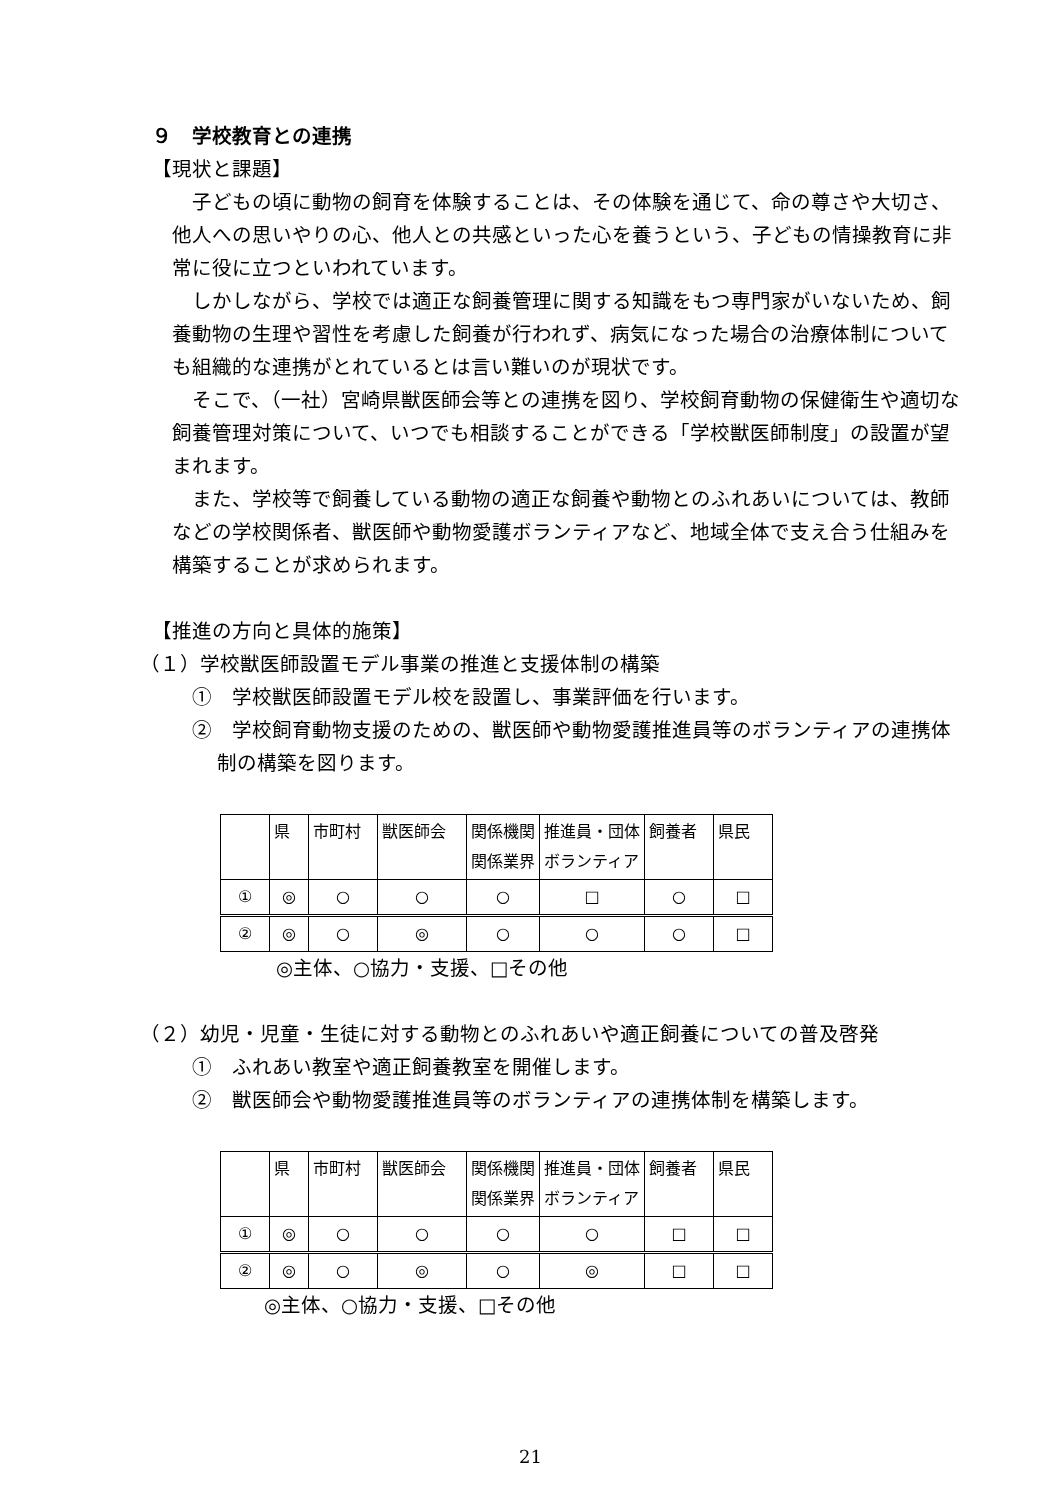９　学校教育との連携
【現状と課題】
子どもの頃に動物の飼育を体験することは、その体験を通じて、命の尊さや大切さ、他人への思いやりの心、他人との共感といった心を養うという、子どもの情操教育に非常に役に立つといわれています。
しかしながら、学校では適正な飼養管理に関する知識をもつ専門家がいないため、飼養動物の生理や習性を考慮した飼養が行われず、病気になった場合の治療体制についても組織的な連携がとれているとは言い難いのが現状です。
そこで、（一社）宮崎県獣医師会等との連携を図り、学校飼育動物の保健衛生や適切な飼養管理対策について、いつでも相談することができる「学校獣医師制度」の設置が望まれます。
また、学校等で飼養している動物の適正な飼養や動物とのふれあいについては、教師などの学校関係者、獣医師や動物愛護ボランティアなど、地域全体で支え合う仕組みを構築することが求められます。
【推進の方向と具体的施策】
（１）学校獣医師設置モデル事業の推進と支援体制の構築
①　学校獣医師設置モデル校を設置し、事業評価を行います。
②　学校飼育動物支援のための、獣医師や動物愛護推進員等のボランティアの連携体制の構築を図ります。
| | 県 | 市町村 | 獣医師会 | 関係機関 関係業界 | 推進員・団体 ボランティア | 飼養者 | 県民 |
| ① | ◎ | ○ | ○ | ○ | □ | ○ | □ |
| ② | ◎ | ○ | ◎ | ○ | ○ | ○ | □ |
◎主体、○協力・支援、□その他
（２）幼児・児童・生徒に対する動物とのふれあいや適正飼養についての普及啓発
①　ふれあい教室や適正飼養教室を開催します。
②　獣医師会や動物愛護推進員等のボランティアの連携体制を構築します。
| | 県 | 市町村 | 獣医師会 | 関係機関 関係業界 | 推進員・団体 ボランティア | 飼養者 | 県民 |
| ① | ◎ | ○ | ○ | ○ | ○ | □ | □ |
| ② | ◎ | ○ | ◎ | ○ | ◎ | □ | □ |
◎主体、○協力・支援、□その他
21